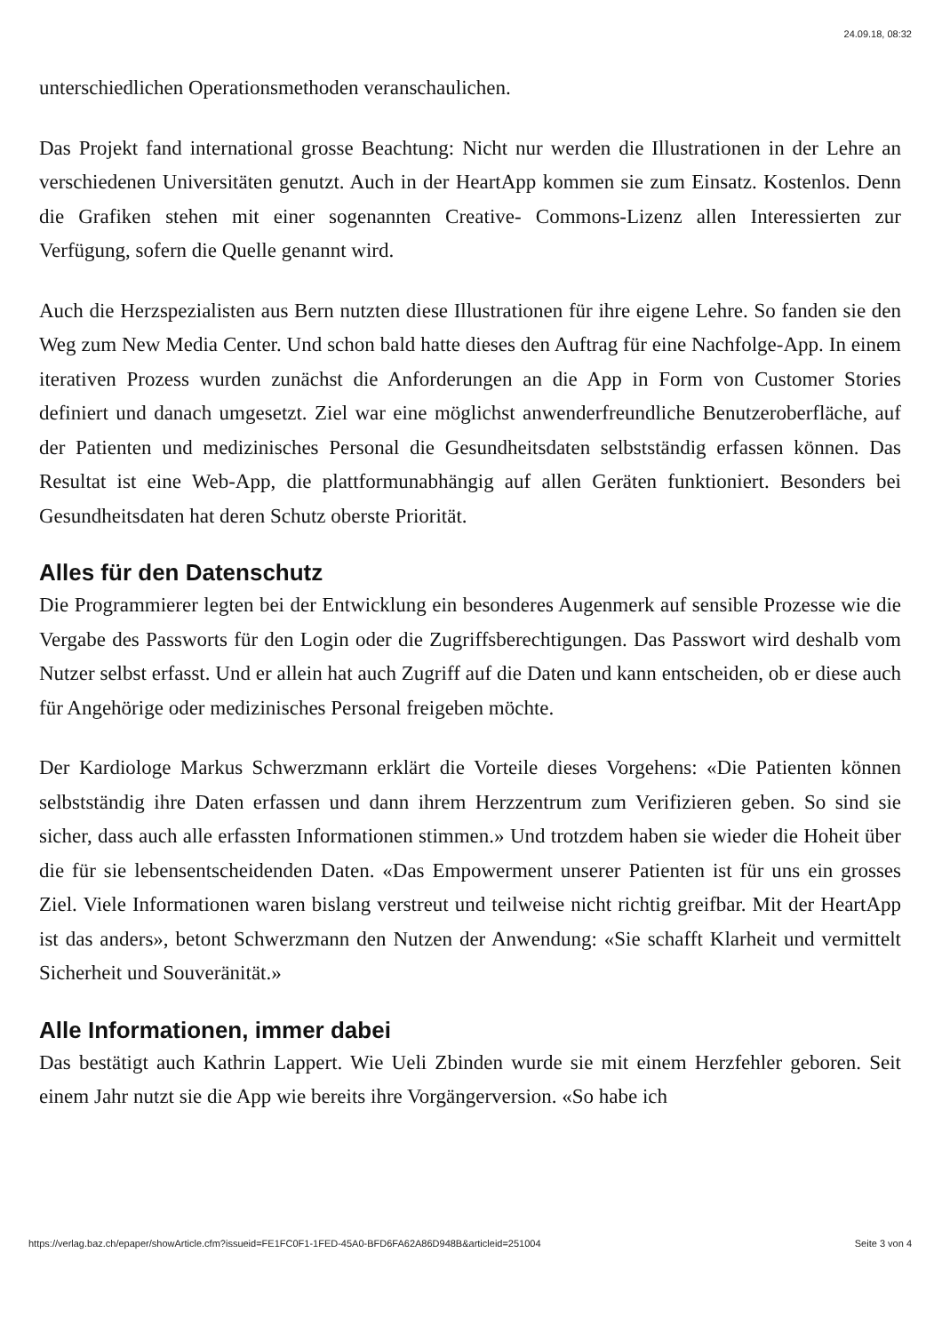24.09.18, 08:32
unterschiedlichen Operationsmethoden veranschaulichen.
Das Projekt fand international grosse Beachtung: Nicht nur werden die Illustrationen in der Lehre an verschiedenen Universitäten genutzt. Auch in der HeartApp kommen sie zum Einsatz. Kostenlos. Denn die Grafiken stehen mit einer sogenannten Creative- Commons-Lizenz allen Interessierten zur Verfügung, sofern die Quelle genannt wird.
Auch die Herzspezialisten aus Bern nutzten diese Illustrationen für ihre eigene Lehre. So fanden sie den Weg zum New Media Center. Und schon bald hatte dieses den Auftrag für eine Nachfolge-App. In einem iterativen Prozess wurden zunächst die Anforderungen an die App in Form von Customer Stories definiert und danach umgesetzt. Ziel war eine möglichst anwenderfreundliche Benutzeroberfläche, auf der Patienten und medizinisches Personal die Gesundheitsdaten selbstständig erfassen können. Das Resultat ist eine Web-App, die plattformunabhängig auf allen Geräten funktioniert. Besonders bei Gesundheitsdaten hat deren Schutz oberste Priorität.
Alles für den Datenschutz
Die Programmierer legten bei der Entwicklung ein besonderes Augenmerk auf sensible Prozesse wie die Vergabe des Passworts für den Login oder die Zugriffsberechtigungen. Das Passwort wird deshalb vom Nutzer selbst erfasst. Und er allein hat auch Zugriff auf die Daten und kann entscheiden, ob er diese auch für Angehörige oder medizinisches Personal freigeben möchte.
Der Kardiologe Markus Schwerzmann erklärt die Vorteile dieses Vorgehens: «Die Patienten können selbstständig ihre Daten erfassen und dann ihrem Herzzentrum zum Verifizieren geben. So sind sie sicher, dass auch alle erfassten Informationen stimmen.» Und trotzdem haben sie wieder die Hoheit über die für sie lebensentscheidenden Daten. «Das Empowerment unserer Patienten ist für uns ein grosses Ziel. Viele Informationen waren bislang verstreut und teilweise nicht richtig greifbar. Mit der HeartApp ist das anders», betont Schwerzmann den Nutzen der Anwendung: «Sie schafft Klarheit und vermittelt Sicherheit und Souveränität.»
Alle Informationen, immer dabei
Das bestätigt auch Kathrin Lappert. Wie Ueli Zbinden wurde sie mit einem Herzfehler geboren. Seit einem Jahr nutzt sie die App wie bereits ihre Vorgängerversion. «So habe ich
https://verlag.baz.ch/epaper/showArticle.cfm?issueid=FE1FC0F1-1FED-45A0-BFD6FA62A86D948B&articleid=251004 Seite 3 von 4